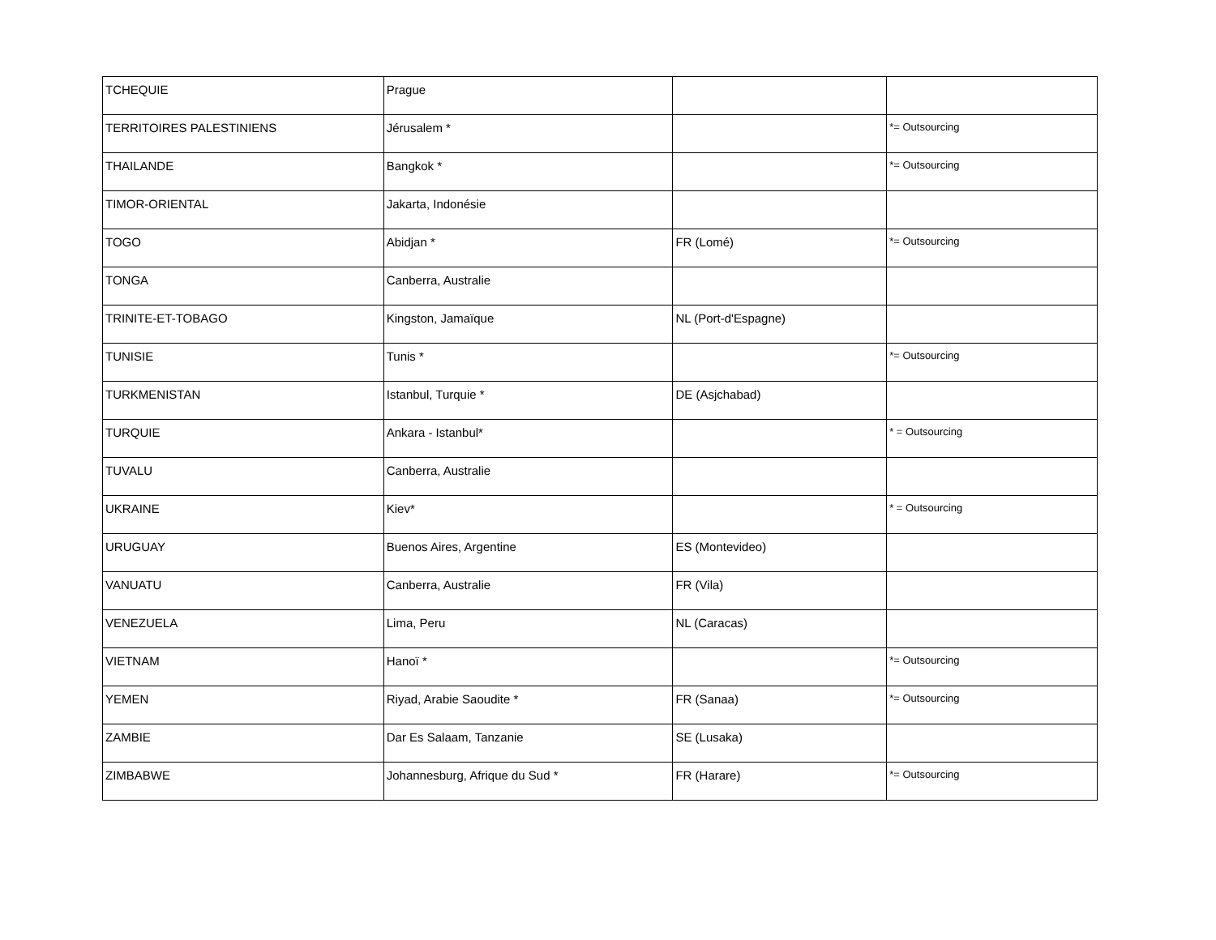| TCHEQUIE | Prague | | |
| TERRITOIRES PALESTINIENS | Jérusalem * | | *= Outsourcing |
| THAILANDE | Bangkok * | | *= Outsourcing |
| TIMOR-ORIENTAL | Jakarta, Indonésie | | |
| TOGO | Abidjan * | FR (Lomé) | *= Outsourcing |
| TONGA | Canberra, Australie | | |
| TRINITE-ET-TOBAGO | Kingston, Jamaïque | NL (Port-d'Espagne) | |
| TUNISIE | Tunis * | | *= Outsourcing |
| TURKMENISTAN | Istanbul, Turquie * | DE (Asjchabad) | |
| TURQUIE | Ankara - Istanbul* | | * = Outsourcing |
| TUVALU | Canberra, Australie | | |
| UKRAINE | Kiev* | | * = Outsourcing |
| URUGUAY | Buenos Aires, Argentine | ES (Montevideo) | |
| VANUATU | Canberra, Australie | FR (Vila) | |
| VENEZUELA | Lima, Peru | NL (Caracas) | |
| VIETNAM | Hanoï * | | *= Outsourcing |
| YEMEN | Riyad, Arabie Saoudite * | FR (Sanaa) | *= Outsourcing |
| ZAMBIE | Dar Es Salaam, Tanzanie | SE (Lusaka) | |
| ZIMBABWE | Johannesburg, Afrique du Sud * | FR (Harare) | *= Outsourcing |